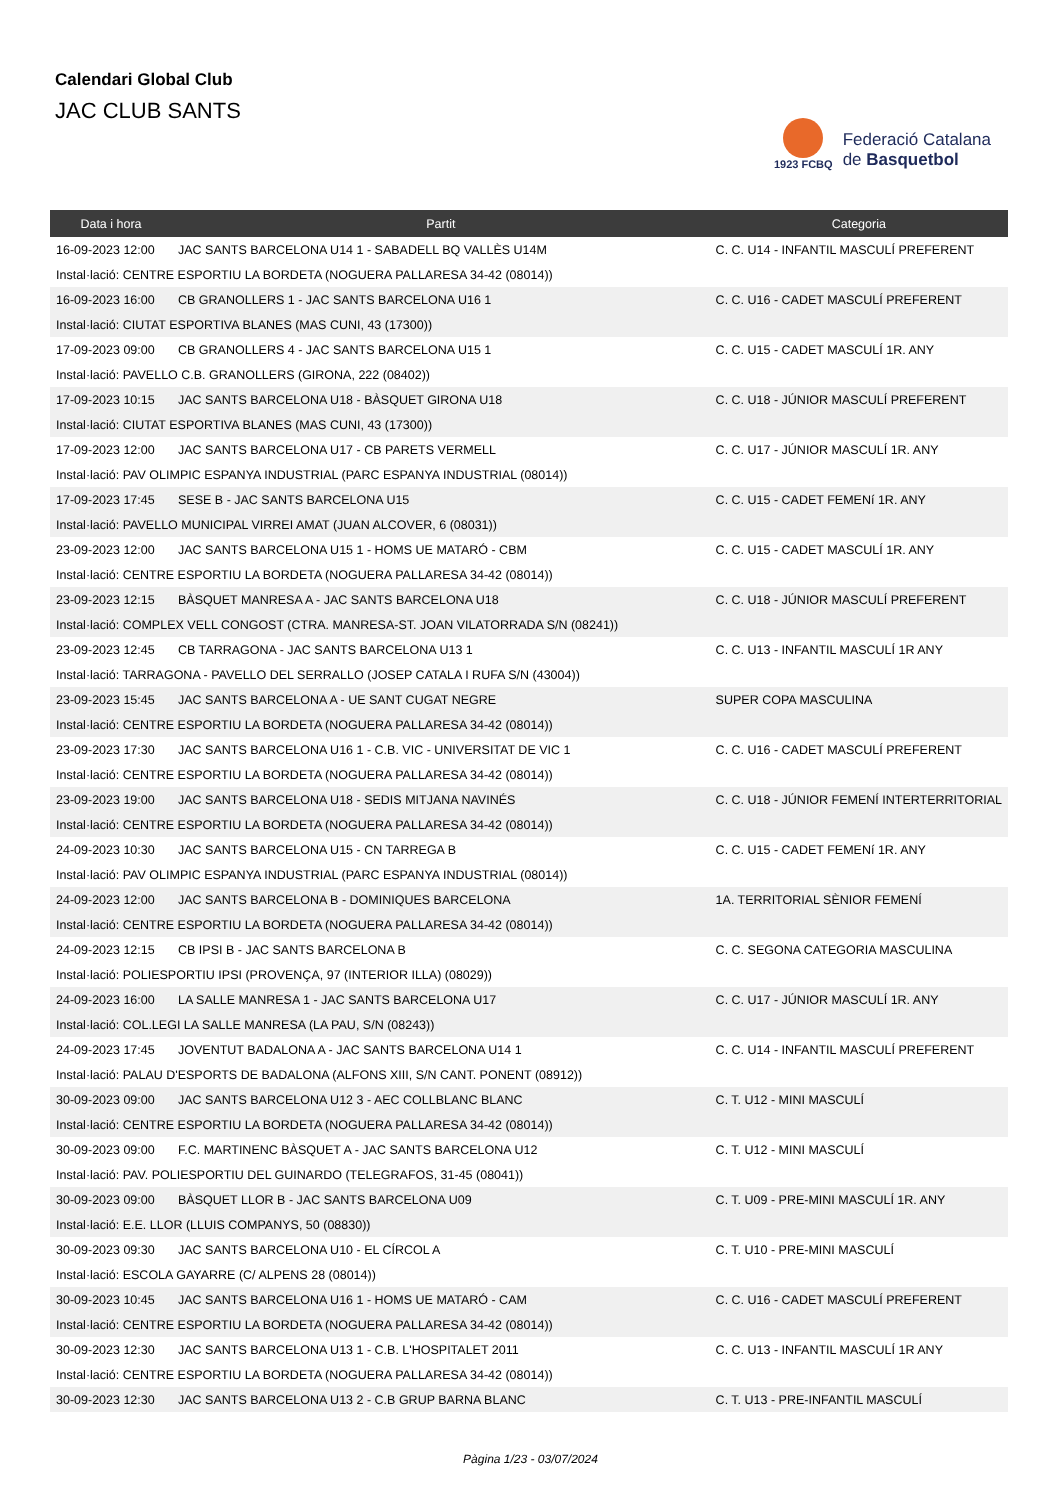Calendari Global Club
JAC CLUB SANTS
1923 FCBQ
Federació Catalana
de Basquetbol
| Data i hora | Partit | Categoria |
| --- | --- | --- |
| 16-09-2023 12:00 | JAC SANTS BARCELONA U14 1 - SABADELL BQ VALLÈS U14M | C. C. U14 - INFANTIL MASCULÍ PREFERENT |
| Instal·lació: CENTRE ESPORTIU LA BORDETA (NOGUERA PALLARESA 34-42 (08014)) | | |
| 16-09-2023 16:00 | CB GRANOLLERS 1 - JAC SANTS BARCELONA U16 1 | C. C. U16 - CADET MASCULÍ PREFERENT |
| Instal·lació: CIUTAT ESPORTIVA BLANES (MAS CUNI, 43 (17300)) | | |
| 17-09-2023 09:00 | CB GRANOLLERS 4 - JAC SANTS BARCELONA U15 1 | C. C. U15 - CADET MASCULÍ 1R. ANY |
| Instal·lació: PAVELLO C.B. GRANOLLERS (GIRONA, 222 (08402)) | | |
| 17-09-2023 10:15 | JAC SANTS BARCELONA U18 - BÀSQUET GIRONA U18 | C. C. U18 - JÚNIOR MASCULÍ PREFERENT |
| Instal·lació: CIUTAT ESPORTIVA BLANES (MAS CUNI, 43 (17300)) | | |
| 17-09-2023 12:00 | JAC SANTS BARCELONA U17 - CB PARETS VERMELL | C. C. U17 - JÚNIOR MASCULÍ 1R. ANY |
| Instal·lació: PAV OLIMPIC ESPANYA INDUSTRIAL (PARC ESPANYA INDUSTRIAL (08014)) | | |
| 17-09-2023 17:45 | SESE B - JAC SANTS BARCELONA U15 | C. C. U15 - CADET FEMENí 1R. ANY |
| Instal·lació: PAVELLO MUNICIPAL VIRREI AMAT (JUAN ALCOVER, 6 (08031)) | | |
| 23-09-2023 12:00 | JAC SANTS BARCELONA U15 1 - HOMS UE MATARÓ - CBM | C. C. U15 - CADET MASCULÍ 1R. ANY |
| Instal·lació: CENTRE ESPORTIU LA BORDETA (NOGUERA PALLARESA 34-42 (08014)) | | |
| 23-09-2023 12:15 | BÀSQUET MANRESA A - JAC SANTS BARCELONA U18 | C. C. U18 - JÚNIOR MASCULÍ PREFERENT |
| Instal·lació: COMPLEX VELL CONGOST (CTRA. MANRESA-ST. JOAN VILATORRADA S/N (08241)) | | |
| 23-09-2023 12:45 | CB TARRAGONA - JAC SANTS BARCELONA U13 1 | C. C. U13 - INFANTIL MASCULÍ 1R ANY |
| Instal·lació: TARRAGONA - PAVELLO DEL SERRALLO (JOSEP CATALA I RUFA S/N (43004)) | | |
| 23-09-2023 15:45 | JAC SANTS BARCELONA A - UE SANT CUGAT NEGRE | SUPER COPA MASCULINA |
| Instal·lació: CENTRE ESPORTIU LA BORDETA (NOGUERA PALLARESA 34-42 (08014)) | | |
| 23-09-2023 17:30 | JAC SANTS BARCELONA U16 1 - C.B. VIC - UNIVERSITAT DE VIC 1 | C. C. U16 - CADET MASCULÍ PREFERENT |
| Instal·lació: CENTRE ESPORTIU LA BORDETA (NOGUERA PALLARESA 34-42 (08014)) | | |
| 23-09-2023 19:00 | JAC SANTS BARCELONA U18 - SEDIS MITJANA NAVINÉS | C. C. U18 - JÚNIOR FEMENÍ INTERTERRITORIAL |
| Instal·lació: CENTRE ESPORTIU LA BORDETA (NOGUERA PALLARESA 34-42 (08014)) | | |
| 24-09-2023 10:30 | JAC SANTS BARCELONA U15 - CN TARREGA B | C. C. U15 - CADET FEMENí 1R. ANY |
| Instal·lació: PAV OLIMPIC ESPANYA INDUSTRIAL (PARC ESPANYA INDUSTRIAL (08014)) | | |
| 24-09-2023 12:00 | JAC SANTS BARCELONA B - DOMINIQUES BARCELONA | 1A. TERRITORIAL SÈNIOR FEMENÍ |
| Instal·lació: CENTRE ESPORTIU LA BORDETA (NOGUERA PALLARESA 34-42 (08014)) | | |
| 24-09-2023 12:15 | CB IPSI B - JAC SANTS BARCELONA B | C. C. SEGONA CATEGORIA MASCULINA |
| Instal·lació: POLIESPORTIU IPSI (PROVENÇA, 97 (INTERIOR ILLA) (08029)) | | |
| 24-09-2023 16:00 | LA SALLE MANRESA 1 - JAC SANTS BARCELONA U17 | C. C. U17 - JÚNIOR MASCULÍ 1R. ANY |
| Instal·lació: COL.LEGI LA SALLE MANRESA (LA PAU, S/N (08243)) | | |
| 24-09-2023 17:45 | JOVENTUT BADALONA A - JAC SANTS BARCELONA U14 1 | C. C. U14 - INFANTIL MASCULÍ PREFERENT |
| Instal·lació: PALAU D'ESPORTS DE BADALONA (ALFONS XIII, S/N CANT. PONENT (08912)) | | |
| 30-09-2023 09:00 | JAC SANTS BARCELONA U12 3 - AEC COLLBLANC BLANC | C. T. U12 - MINI MASCULÍ |
| Instal·lació: CENTRE ESPORTIU LA BORDETA (NOGUERA PALLARESA 34-42 (08014)) | | |
| 30-09-2023 09:00 | F.C. MARTINENC BÀSQUET A - JAC SANTS BARCELONA U12 | C. T. U12 - MINI MASCULÍ |
| Instal·lació: PAV. POLIESPORTIU DEL GUINARDO (TELEGRAFOS, 31-45 (08041)) | | |
| 30-09-2023 09:00 | BÀSQUET LLOR B - JAC SANTS BARCELONA U09 | C. T. U09 - PRE-MINI MASCULÍ 1R. ANY |
| Instal·lació: E.E. LLOR (LLUIS COMPANYS, 50 (08830)) | | |
| 30-09-2023 09:30 | JAC SANTS BARCELONA U10 - EL CÍRCOL A | C. T. U10 - PRE-MINI MASCULÍ |
| Instal·lació: ESCOLA GAYARRE (C/ ALPENS 28 (08014)) | | |
| 30-09-2023 10:45 | JAC SANTS BARCELONA U16 1 - HOMS UE MATARÓ - CAM | C. C. U16 - CADET MASCULÍ PREFERENT |
| Instal·lació: CENTRE ESPORTIU LA BORDETA (NOGUERA PALLARESA 34-42 (08014)) | | |
| 30-09-2023 12:30 | JAC SANTS BARCELONA U13 1 - C.B. L'HOSPITALET 2011 | C. C. U13 - INFANTIL MASCULÍ 1R ANY |
| Instal·lació: CENTRE ESPORTIU LA BORDETA (NOGUERA PALLARESA 34-42 (08014)) | | |
| 30-09-2023 12:30 | JAC SANTS BARCELONA U13 2 - C.B GRUP BARNA BLANC | C. T. U13 - PRE-INFANTIL MASCULÍ |
Pàgina 1/23 - 03/07/2024